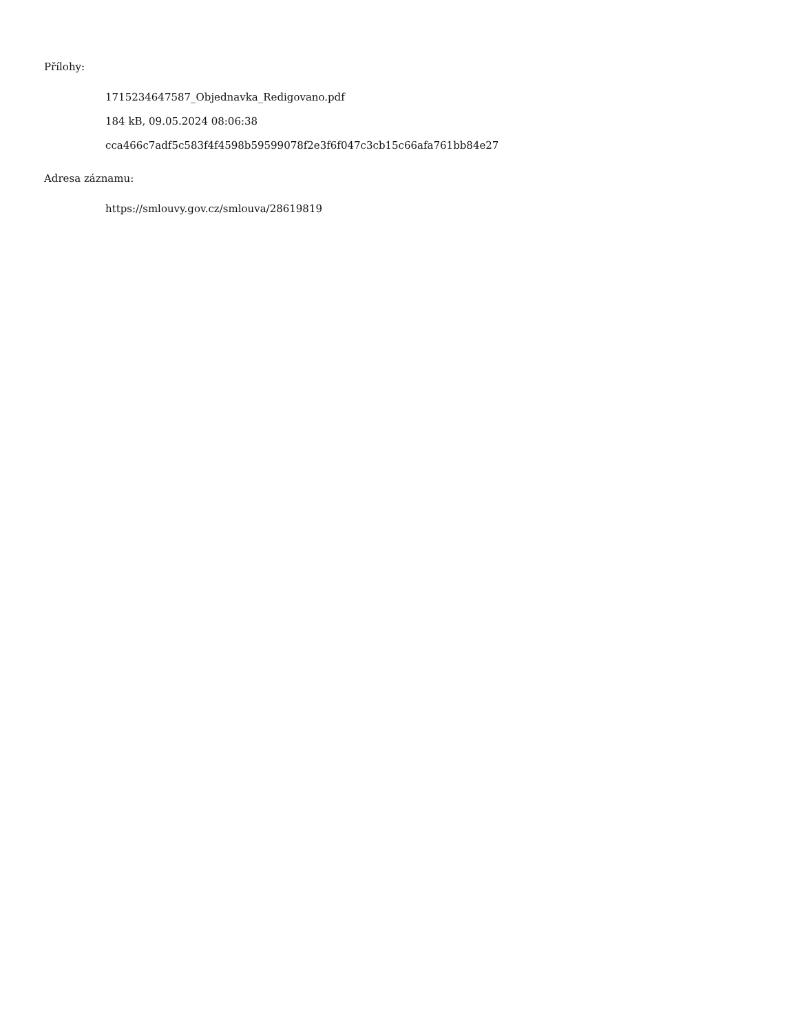Přílohy:
1715234647587_Objednavka_Redigovano.pdf
184 kB, 09.05.2024 08:06:38
cca466c7adf5c583f4f4598b59599078f2e3f6f047c3cb15c66afa761bb84e27
Adresa záznamu:
https://smlouvy.gov.cz/smlouva/28619819